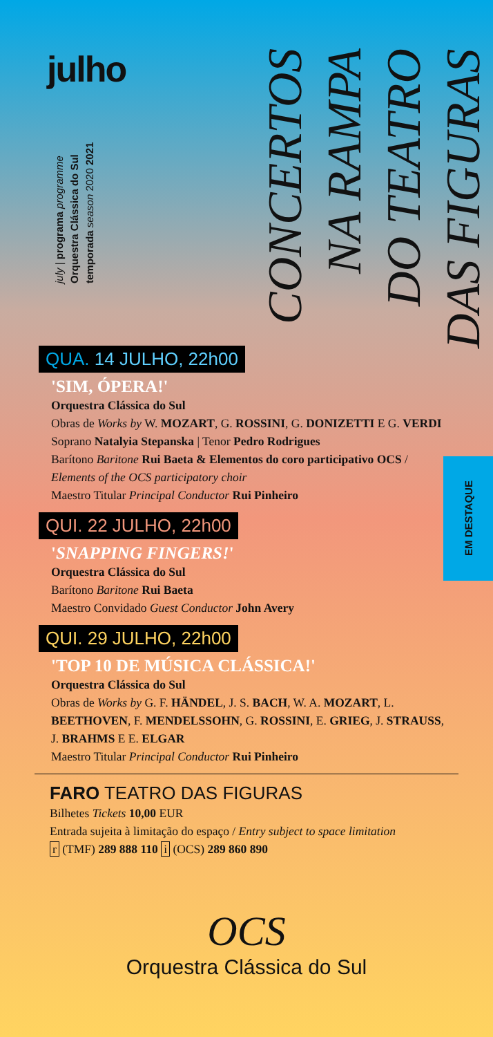julho
july | programa programme
Orquestra Clássica do Sul
temporada season 2020 2021
CONCERTOS
NA RAMPA
DO TEATRO
DAS FIGURAS
EM DESTAQUE
QUA. 14 JULHO, 22h00
'SIM, ÓPERA!'
Orquestra Clássica do Sul
Obras de Works by W. MOZART, G. ROSSINI, G. DONIZETTI E G. VERDI
Soprano Natalyia Stepanska | Tenor Pedro Rodrigues
Barítono Baritone Rui Baeta & Elementos do coro participativo OCS / Elements of the OCS participatory choir
Maestro Titular Principal Conductor Rui Pinheiro
QUI. 22 JULHO, 22h00
'SNAPPING FINGERS!'
Orquestra Clássica do Sul
Barítono Baritone Rui Baeta
Maestro Convidado Guest Conductor John Avery
QUI. 29 JULHO, 22h00
'TOP 10 DE MÚSICA CLÁSSICA!'
Orquestra Clássica do Sul
Obras de Works by G. F. HÄNDEL, J. S. BACH, W. A. MOZART, L. BEETHOVEN, F. MENDELSSOHN, G. ROSSINI, E. GRIEG, J. STRAUSS, J. BRAHMS E E. ELGAR
Maestro Titular Principal Conductor Rui Pinheiro
FARO TEATRO DAS FIGURAS
Bilhetes Tickets 10,00 EUR
Entrada sujeita à limitação do espaço / Entry subject to space limitation
r (TMF) 289 888 110 i (OCS) 289 860 890
OCS
Orquestra Clássica do Sul